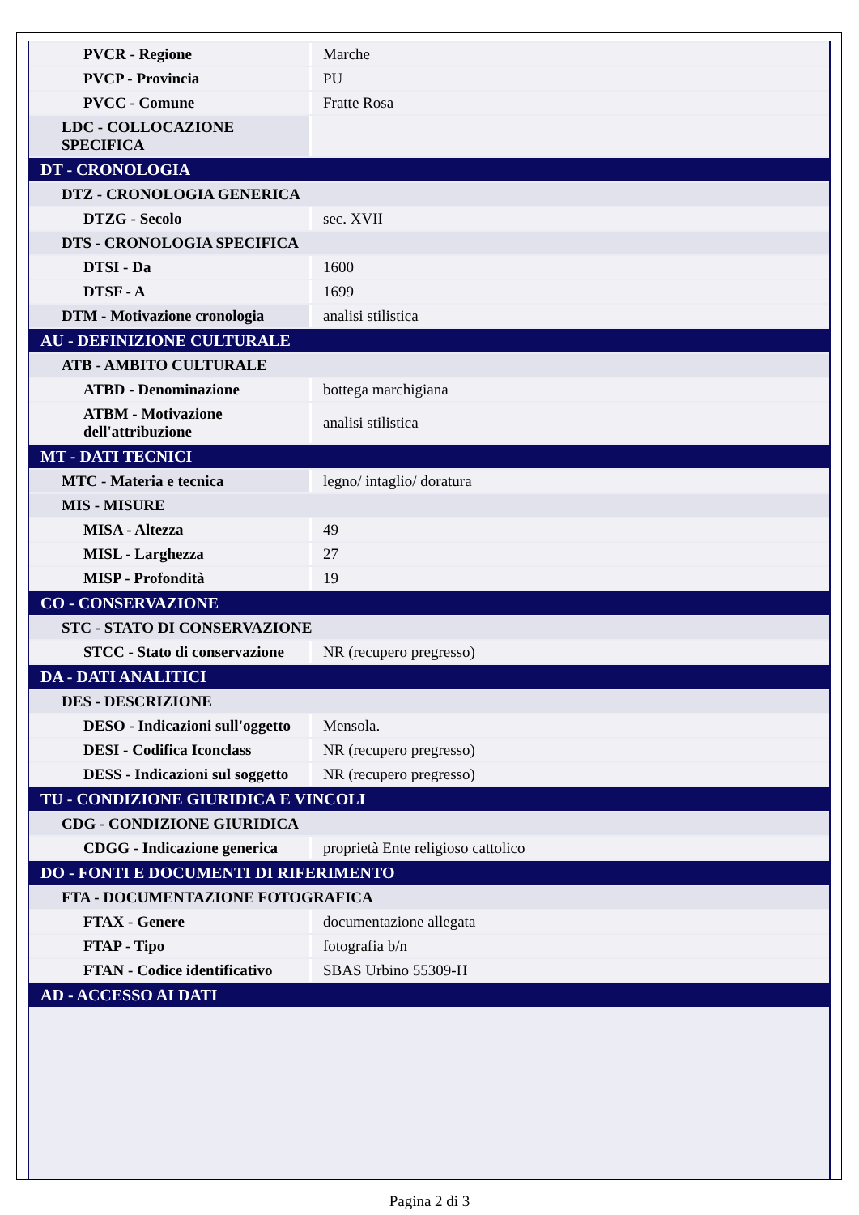| PVCR - Regione | Marche |
| PVCP - Provincia | PU |
| PVCC - Comune | Fratte Rosa |
| LDC - COLLOCAZIONE SPECIFICA | |
| DT - CRONOLOGIA | |
| DTZ - CRONOLOGIA GENERICA | |
| DTZG - Secolo | sec. XVII |
| DTS - CRONOLOGIA SPECIFICA | |
| DTSI - Da | 1600 |
| DTSF - A | 1699 |
| DTM - Motivazione cronologia | analisi stilistica |
| AU - DEFINIZIONE CULTURALE | |
| ATB - AMBITO CULTURALE | |
| ATBD - Denominazione | bottega marchigiana |
| ATBM - Motivazione dell'attribuzione | analisi stilistica |
| MT - DATI TECNICI | |
| MTC - Materia e tecnica | legno/ intaglio/ doratura |
| MIS - MISURE | |
| MISA - Altezza | 49 |
| MISL - Larghezza | 27 |
| MISP - Profondità | 19 |
| CO - CONSERVAZIONE | |
| STC - STATO DI CONSERVAZIONE | |
| STCC - Stato di conservazione | NR (recupero pregresso) |
| DA - DATI ANALITICI | |
| DES - DESCRIZIONE | |
| DESO - Indicazioni sull'oggetto | Mensola. |
| DESI - Codifica Iconclass | NR (recupero pregresso) |
| DESS - Indicazioni sul soggetto | NR (recupero pregresso) |
| TU - CONDIZIONE GIURIDICA E VINCOLI | |
| CDG - CONDIZIONE GIURIDICA | |
| CDGG - Indicazione generica | proprietà Ente religioso cattolico |
| DO - FONTI E DOCUMENTI DI RIFERIMENTO | |
| FTA - DOCUMENTAZIONE FOTOGRAFICA | |
| FTAX - Genere | documentazione allegata |
| FTAP - Tipo | fotografia b/n |
| FTAN - Codice identificativo | SBAS Urbino 55309-H |
| AD - ACCESSO AI DATI | |
Pagina 2 di 3